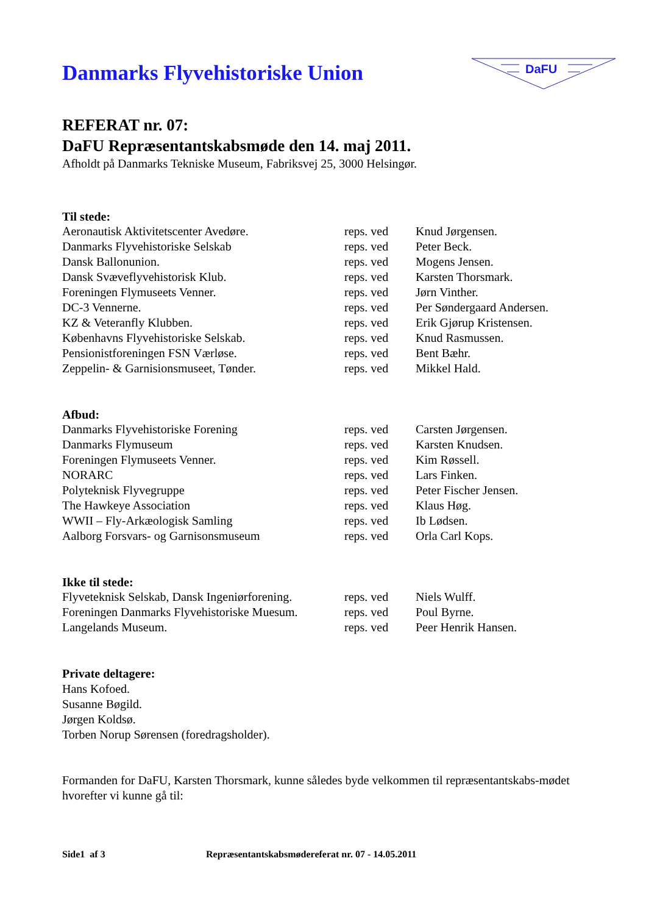Danmarks Flyvehistoriske Union
DaFU
REFERAT nr. 07:
DaFU Repræsentantskabsmøde den 14. maj 2011.
Afholdt på Danmarks Tekniske Museum, Fabriksvej 25, 3000 Helsingør.
Til stede:
| Aeronautisk Aktivitetscenter Avedøre. | reps. ved | Knud Jørgensen. |
| Danmarks Flyvehistoriske Selskab | reps. ved | Peter Beck. |
| Dansk Ballonunion. | reps. ved | Mogens Jensen. |
| Dansk Svæveflyvehistorisk Klub. | reps. ved | Karsten Thorsmark. |
| Foreningen Flymuseets Venner. | reps. ved | Jørn Vinther. |
| DC-3 Vennerne. | reps. ved | Per Søndergaard Andersen. |
| KZ & Veteranfly Klubben. | reps. ved | Erik Gjørup Kristensen. |
| Københavns Flyvehistoriske Selskab. | reps. ved | Knud Rasmussen. |
| Pensionistforeningen FSN Værløse. | reps. ved | Bent Bæhr. |
| Zeppelin- & Garnisionsmuseet, Tønder. | reps. ved | Mikkel Hald. |
Afbud:
| Danmarks Flyvehistoriske Forening | reps. ved | Carsten Jørgensen. |
| Danmarks Flymuseum | reps. ved | Karsten Knudsen. |
| Foreningen Flymuseets Venner. | reps. ved | Kim Røssell. |
| NORARC | reps. ved | Lars Finken. |
| Polyteknisk Flyvegruppe | reps. ved | Peter Fischer Jensen. |
| The Hawkeye Association | reps. ved | Klaus Høg. |
| WWII – Fly-Arkæologisk Samling | reps. ved | Ib Lødsen. |
| Aalborg Forsvars- og Garnisonsmuseum | reps. ved | Orla Carl Kops. |
Ikke til stede:
| Flyveteknisk Selskab, Dansk Ingeniørforening. | reps. ved | Niels Wulff. |
| Foreningen Danmarks Flyvehistoriske Muesum. | reps. ved | Poul Byrne. |
| Langelands Museum. | reps. ved | Peer Henrik Hansen. |
Private deltagere:
Hans Kofoed.
Susanne Bøgild.
Jørgen Koldsø.
Torben Norup Sørensen (foredragsholder).
Formanden for DaFU, Karsten Thorsmark, kunne således byde velkommen til repræsentantskabs-mødet hvorefter vi kunne gå til:
Side1 af 3 Repræsentantskabsmødereferat nr. 07 - 14.05.2011